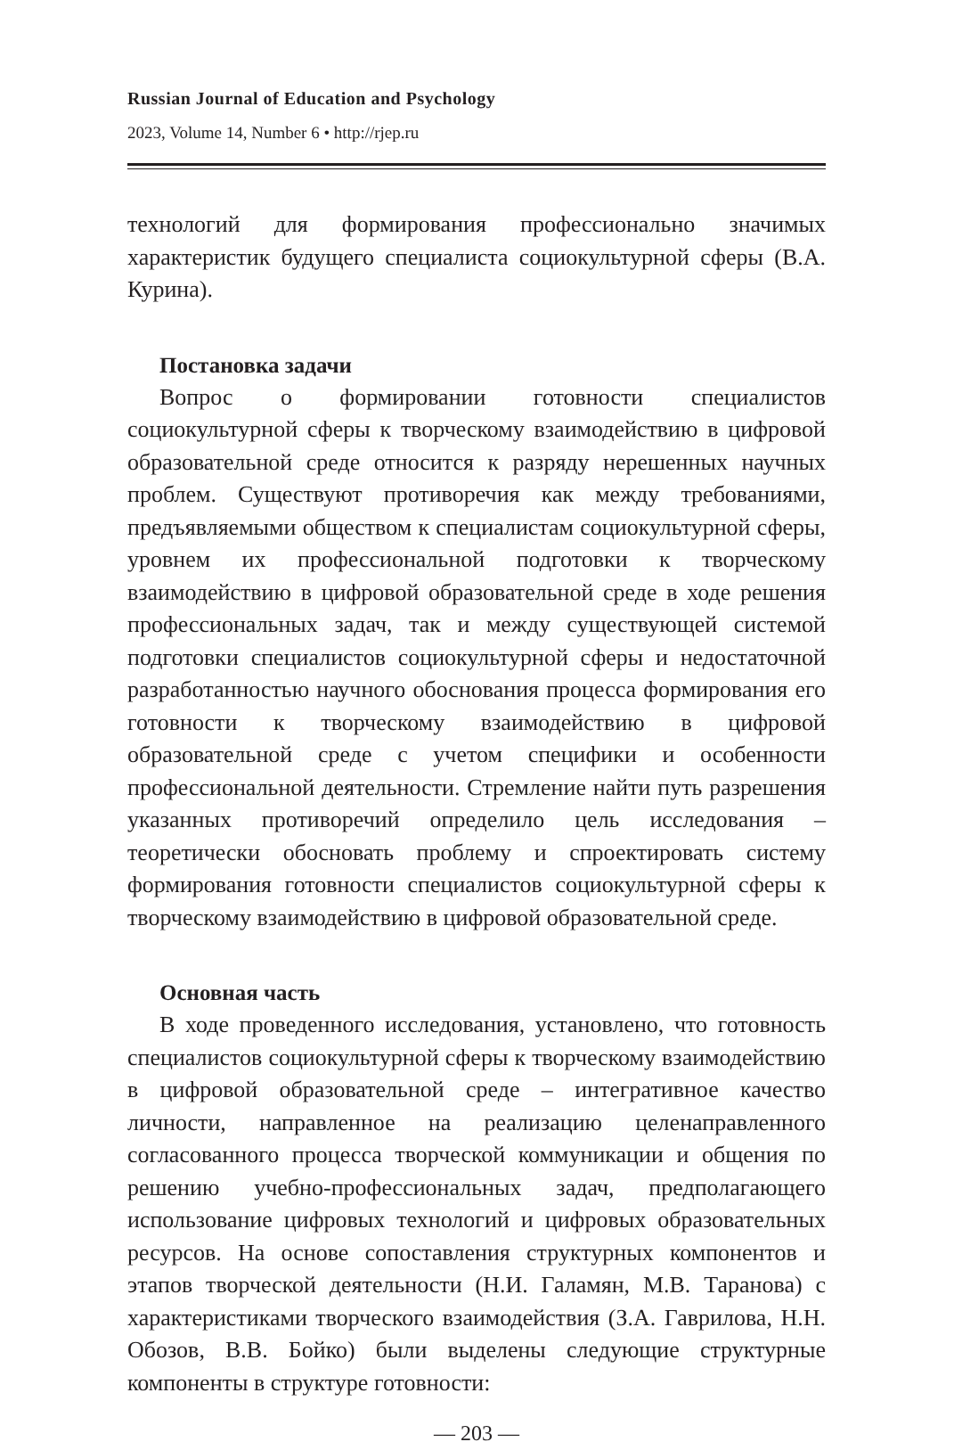Russian Journal of Education and Psychology
2023, Volume 14, Number 6 • http://rjep.ru
технологий для формирования профессионально значимых характеристик будущего специалиста социокультурной сферы (В.А. Курина).
Постановка задачи
Вопрос о формировании готовности специалистов социокультурной сферы к творческому взаимодействию в цифровой образовательной среде относится к разряду нерешенных научных проблем. Существуют противоречия как между требованиями, предъявляемыми обществом к специалистам социокультурной сферы, уровнем их профессиональной подготовки к творческому взаимодействию в цифровой образовательной среде в ходе решения профессиональных задач, так и между существующей системой подготовки специалистов социокультурной сферы и недостаточной разработанностью научного обоснования процесса формирования его готовности к творческому взаимодействию в цифровой образовательной среде с учетом специфики и особенности профессиональной деятельности. Стремление найти путь разрешения указанных противоречий определило цель исследования – теоретически обосновать проблему и спроектировать систему формирования готовности специалистов социокультурной сферы к творческому взаимодействию в цифровой образовательной среде.
Основная часть
В ходе проведенного исследования, установлено, что готовность специалистов социокультурной сферы к творческому взаимодействию в цифровой образовательной среде – интегративное качество личности, направленное на реализацию целенаправленного согласованного процесса творческой коммуникации и общения по решению учебно-профессиональных задач, предполагающего использование цифровых технологий и цифровых образовательных ресурсов. На основе сопоставления структурных компонентов и этапов творческой деятельности (Н.И. Галамян, М.В. Таранова) с характеристиками творческого взаимодействия (З.А. Гаврилова, Н.Н. Обозов, В.В. Бойко) были выделены следующие структурные компоненты в структуре готовности:
— 203 —